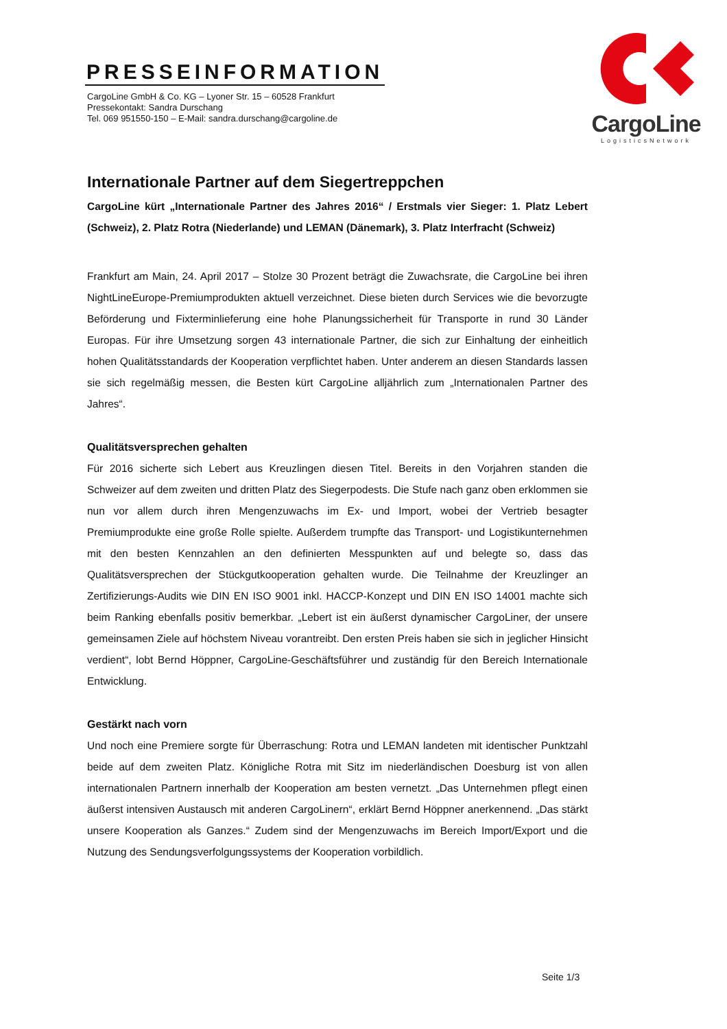PRESSEINFORMATION
CargoLine GmbH & Co. KG – Lyoner Str. 15 – 60528 Frankfurt
Pressekontakt: Sandra Durschang
Tel. 069 951550-150 – E-Mail: sandra.durschang@cargoline.de
CargoLine
LogisticsNetwork
Internationale Partner auf dem Siegertreppchen
CargoLine kürt „Internationale Partner des Jahres 2016“ / Erstmals vier Sieger: 1. Platz Lebert (Schweiz), 2. Platz Rotra (Niederlande) und LEMAN (Dänemark), 3. Platz Interfracht (Schweiz)
Frankfurt am Main, 24. April 2017 – Stolze 30 Prozent beträgt die Zuwachsrate, die CargoLine bei ihren NightLineEurope-Premiumprodukten aktuell verzeichnet. Diese bieten durch Services wie die bevorzugte Beförderung und Fixterminlieferung eine hohe Planungs­sicherheit für Transporte in rund 30 Länder Europas. Für ihre Umsetzung sorgen 43 interna­tionale Partner, die sich zur Einhaltung der einheitlich hohen Qualitätsstandards der Kooperation verpflichtet haben. Unter anderem an diesen Standards lassen sie sich regel­mäßig messen, die Besten kürt CargoLine alljährlich zum „Internationalen Partner des Jahres“.
Qualitätsversprechen gehalten
Für 2016 sicherte sich Lebert aus Kreuzlingen diesen Titel. Bereits in den Vorjahren standen die Schweizer auf dem zweiten und dritten Platz des Siegerpodests. Die Stufe nach ganz oben erklommen sie nun vor allem durch ihren Mengenzuwachs im Ex- und Import, wobei der Vertrieb besagter Premiumprodukte eine große Rolle spielte. Außerdem trumpfte das Transport- und Logistikunternehmen mit den besten Kennzahlen an den definierten Messpunkten auf und belegte so, dass das Qualitätsversprechen der Stückgutkooperation gehalten wurde. Die Teilnahme der Kreuzlinger an Zertifizierungs-Audits wie DIN EN ISO 9001 inkl. HACCP-Konzept und DIN EN ISO 14001 machte sich beim Ranking ebenfalls positiv bemerkbar. „Lebert ist ein äußerst dynamischer CargoLiner, der unsere gemeinsamen Ziele auf höchstem Niveau vorantreibt. Den ersten Preis haben sie sich in jeglicher Hinsicht verdient“, lobt Bernd Höppner, CargoLine-Geschäftsführer und zuständig für den Bereich Internationale Entwicklung.
Gestärkt nach vorn
Und noch eine Premiere sorgte für Überraschung: Rotra und LEMAN landeten mit identischer Punktzahl beide auf dem zweiten Platz. Königliche Rotra mit Sitz im niederländischen Doesburg ist von allen internationalen Partnern innerhalb der Kooperation am besten vernetzt. „Das Unternehmen pflegt einen äußerst intensiven Austausch mit anderen CargoLinern“, erklärt Bernd Höppner anerkennend. „Das stärkt unsere Kooperation als Ganzes.“ Zudem sind der Mengenzuwachs im Bereich Import/Export und die Nutzung des Sendungsverfolgungs­systems der Kooperation vorbildlich.
Seite 1/3